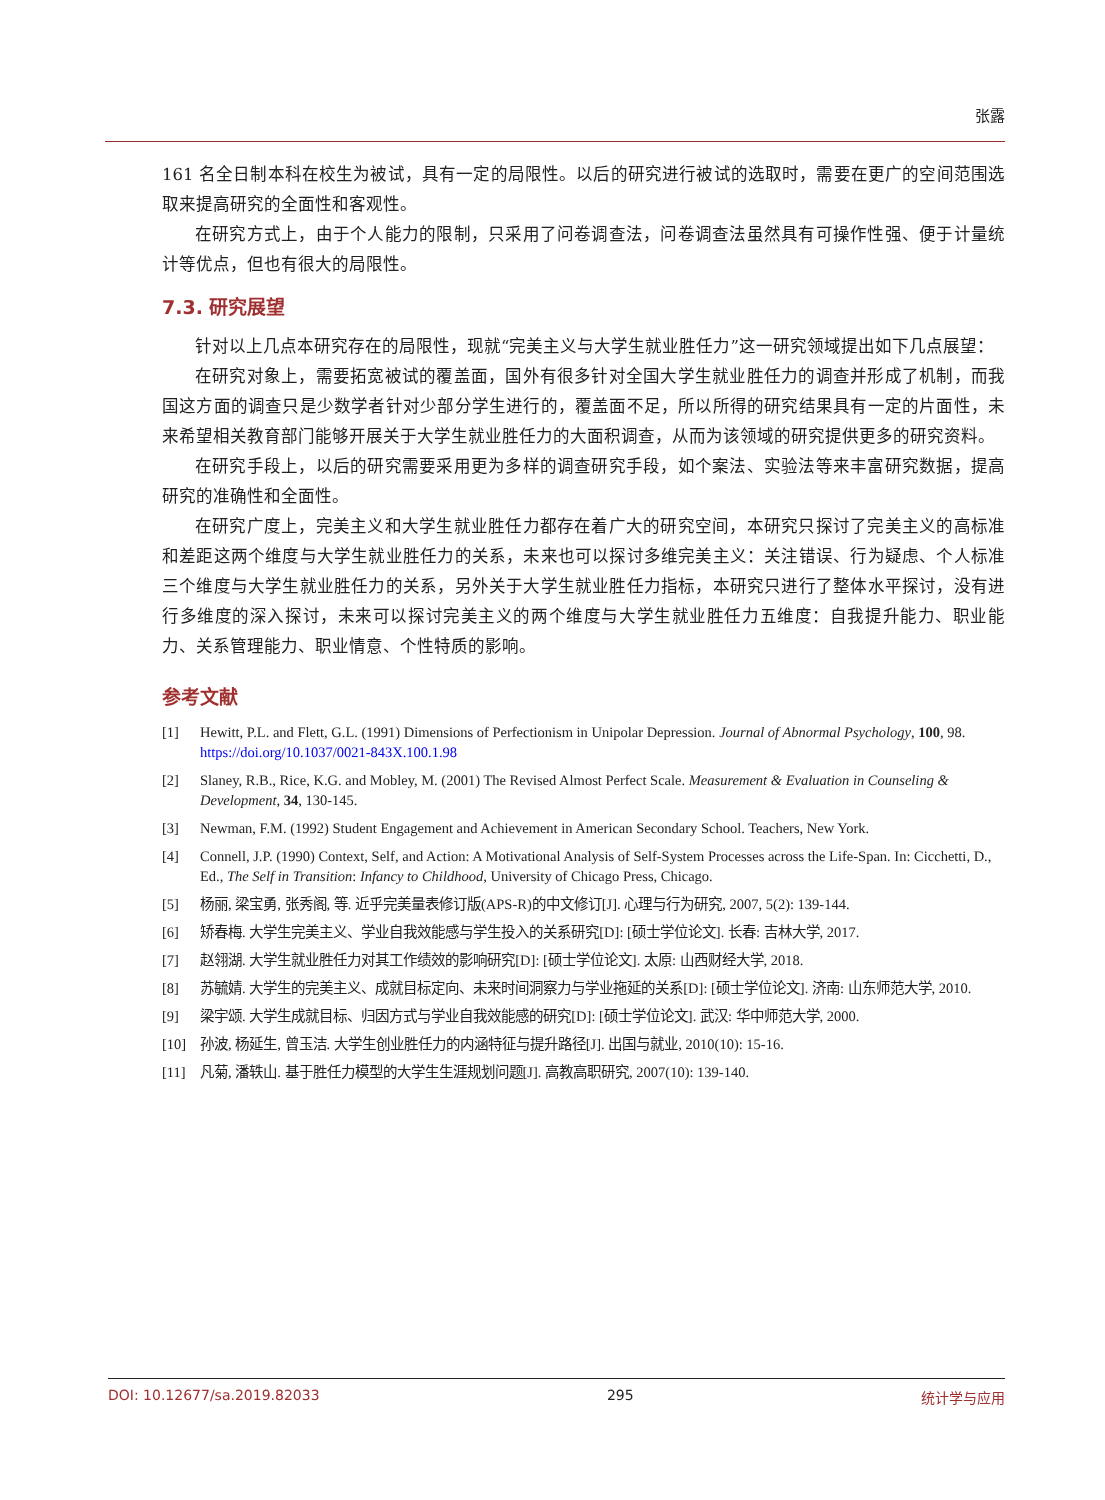张露
161 名全日制本科在校生为被试，具有一定的局限性。以后的研究进行被试的选取时，需要在更广的空间范围选取来提高研究的全面性和客观性。
在研究方式上，由于个人能力的限制，只采用了问卷调查法，问卷调查法虽然具有可操作性强、便于计量统计等优点，但也有很大的局限性。
7.3. 研究展望
针对以上几点本研究存在的局限性，现就“完美主义与大学生就业胜任力”这一研究领域提出如下几点展望：
在研究对象上，需要拓宽被试的覆盖面，国外有很多针对全国大学生就业胜任力的调查并形成了机制，而我国这方面的调查只是少数学者针对少部分学生进行的，覆盖面不足，所以所得的研究结果具有一定的片面性，未来希望相关教育部门能够开展关于大学生就业胜任力的大面积调查，从而为该领域的研究提供更多的研究资料。
在研究手段上，以后的研究需要采用更为多样的调查研究手段，如个案法、实验法等来丰富研究数据，提高研究的准确性和全面性。
在研究广度上，完美主义和大学生就业胜任力都存在着广大的研究空间，本研究只探讨了完美主义的高标准和差距这两个维度与大学生就业胜任力的关系，未来也可以探讨多维完美主义：关注错误、行为疑虑、个人标准三个维度与大学生就业胜任力的关系，另外关于大学生就业胜任力指标，本研究只进行了整体水平探讨，没有进行多维度的深入探讨，未来可以探讨完美主义的两个维度与大学生就业胜任力五维度：自我提升能力、职业能力、关系管理能力、职业情意、个性特质的影响。
参考文献
[1] Hewitt, P.L. and Flett, G.L. (1991) Dimensions of Perfectionism in Unipolar Depression. Journal of Abnormal Psychology, 100, 98. https://doi.org/10.1037/0021-843X.100.1.98
[2] Slaney, R.B., Rice, K.G. and Mobley, M. (2001) The Revised Almost Perfect Scale. Measurement & Evaluation in Counseling & Development, 34, 130-145.
[3] Newman, F.M. (1992) Student Engagement and Achievement in American Secondary School. Teachers, New York.
[4] Connell, J.P. (1990) Context, Self, and Action: A Motivational Analysis of Self-System Processes across the Life-Span. In: Cicchetti, D., Ed., The Self in Transition: Infancy to Childhood, University of Chicago Press, Chicago.
[5] 杨丽, 梁宝勇, 张秀阁, 等. 近乎完美量表修订版(APS-R)的中文修订[J]. 心理与行为研究, 2007, 5(2): 139-144.
[6] 矫春梅. 大学生完美主义、学业自我效能感与学生投入的关系研究[D]: [硕士学位论文]. 长春: 吉林大学, 2017.
[7] 赵翎湖. 大学生就业胜任力对其工作绩效的影响研究[D]: [硕士学位论文]. 太原: 山西财经大学, 2018.
[8] 苏毓婧. 大学生的完美主义、成就目标定向、未来时间洞察力与学业拖延的关系[D]: [硕士学位论文]. 济南: 山东师范大学, 2010.
[9] 梁宇颂. 大学生成就目标、归因方式与学业自我效能感的研究[D]: [硕士学位论文]. 武汉: 华中师范大学, 2000.
[10] 孙波, 杨延生, 曾玉洁. 大学生创业胜任力的内涵特征与提升路径[J]. 出国与就业, 2010(10): 15-16.
[11] 凡菊, 潘轶山. 基于胜任力模型的大学生生涯规划问题[J]. 高教高职研究, 2007(10): 139-140.
DOI: 10.12677/sa.2019.82033 295 统计学与应用